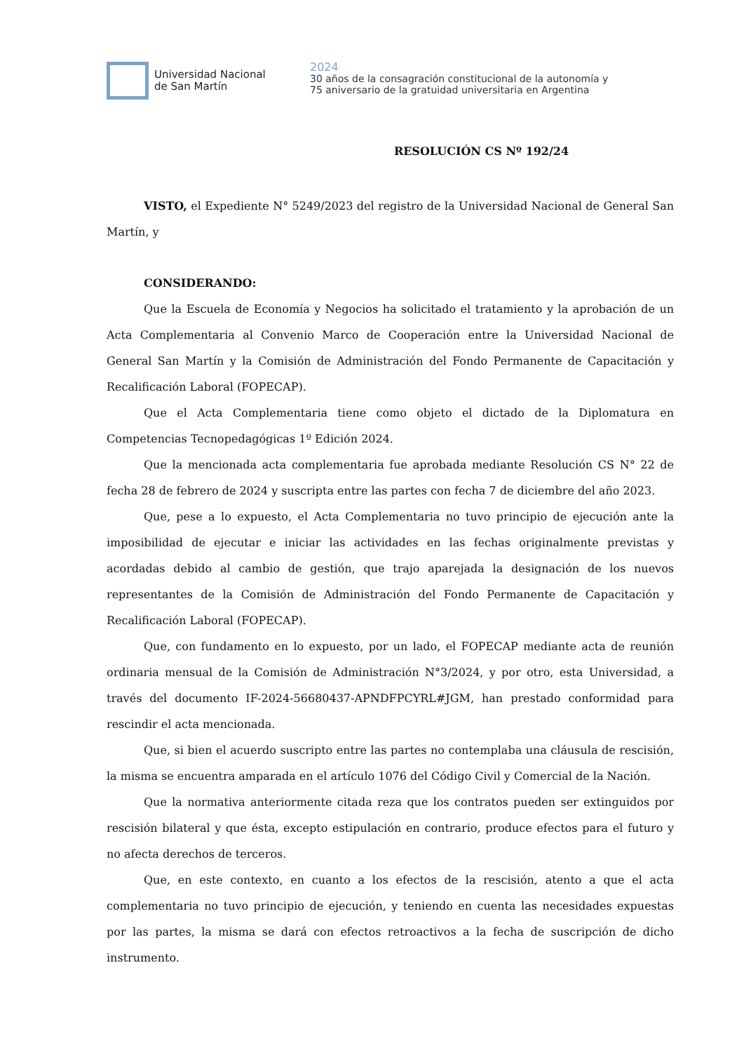Universidad Nacional
de San Martín
2024
30 años de la consagración constitucional de la autonomía y
75 aniversario de la gratuidad universitaria en Argentina
RESOLUCIÓN CS Nº 192/24
VISTO, el Expediente N° 5249/2023 del registro de la Universidad Nacional de General San Martín, y
CONSIDERANDO:
Que la Escuela de Economía y Negocios ha solicitado el tratamiento y la aprobación de un Acta Complementaria al Convenio Marco de Cooperación entre la Universidad Nacional de General San Martín y la Comisión de Administración del Fondo Permanente de Capacitación y Recalificación Laboral (FOPECAP).
Que el Acta Complementaria tiene como objeto el dictado de la Diplomatura en Competencias Tecnopedagógicas 1º Edición 2024.
Que la mencionada acta complementaria fue aprobada mediante Resolución CS N° 22 de fecha 28 de febrero de 2024 y suscripta entre las partes con fecha 7 de diciembre del año 2023.
Que, pese a lo expuesto, el Acta Complementaria no tuvo principio de ejecución ante la imposibilidad de ejecutar e iniciar las actividades en las fechas originalmente previstas y acordadas debido al cambio de gestión, que trajo aparejada la designación de los nuevos representantes de la Comisión de Administración del Fondo Permanente de Capacitación y Recalificación Laboral (FOPECAP).
Que, con fundamento en lo expuesto, por un lado, el FOPECAP mediante acta de reunión ordinaria mensual de la Comisión de Administración N°3/2024, y por otro, esta Universidad, a través del documento IF-2024-56680437-APNDFPCYRL#JGM, han prestado conformidad para rescindir el acta mencionada.
Que, si bien el acuerdo suscripto entre las partes no contemplaba una cláusula de rescisión, la misma se encuentra amparada en el artículo 1076 del Código Civil y Comercial de la Nación.
Que la normativa anteriormente citada reza que los contratos pueden ser extinguidos por rescisión bilateral y que ésta, excepto estipulación en contrario, produce efectos para el futuro y no afecta derechos de terceros.
Que, en este contexto, en cuanto a los efectos de la rescisión, atento a que el acta complementaria no tuvo principio de ejecución, y teniendo en cuenta las necesidades expuestas por las partes, la misma se dará con efectos retroactivos a la fecha de suscripción de dicho instrumento.